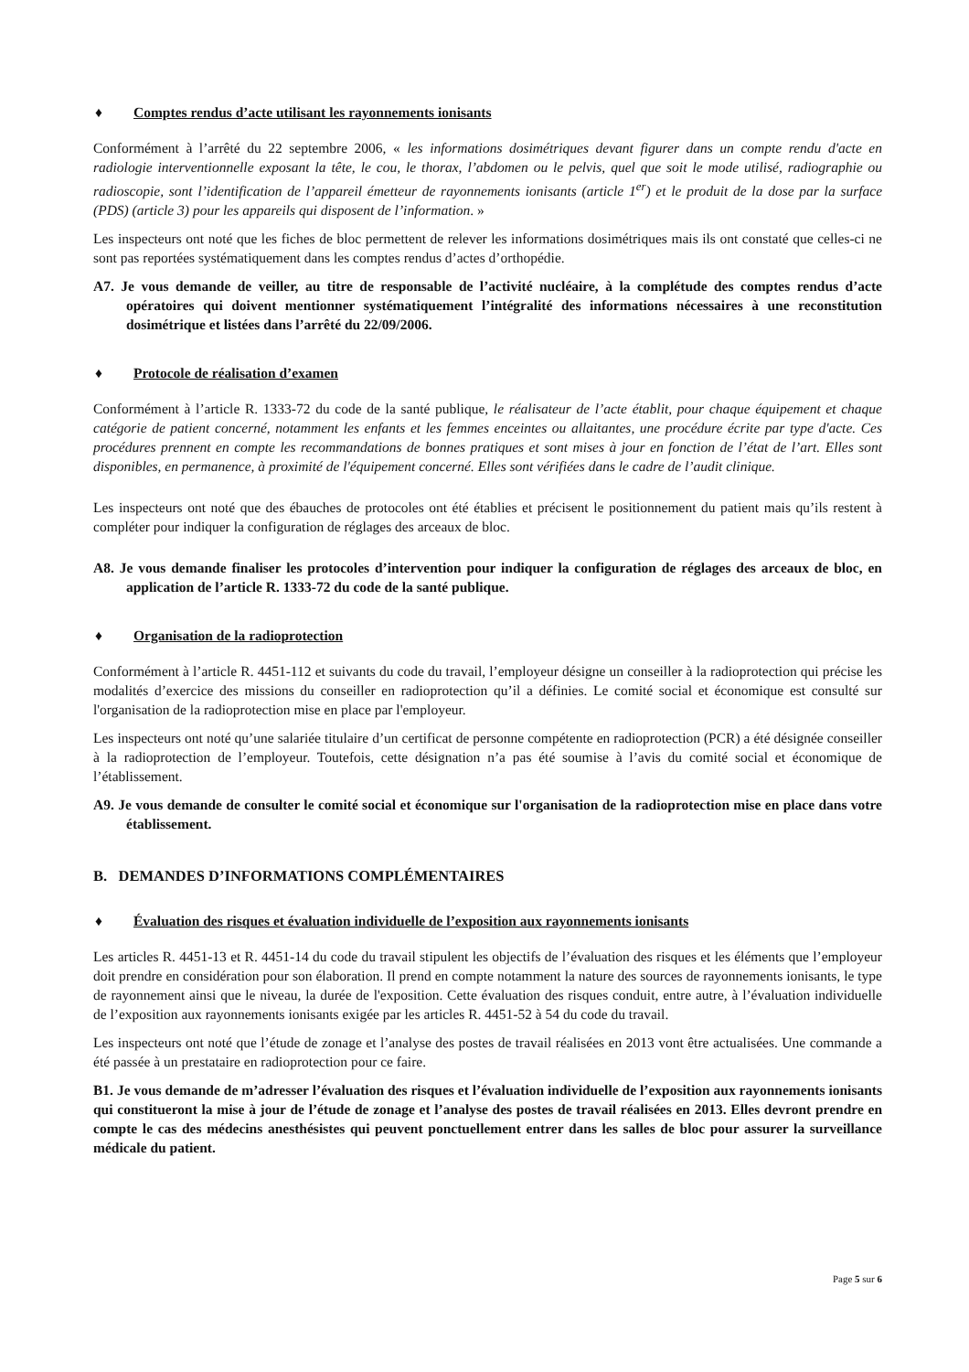♦ Comptes rendus d’acte utilisant les rayonnements ionisants
Conformément à l’arrêté du 22 septembre 2006, « les informations dosimétriques devant figurer dans un compte rendu d'acte en radiologie interventionnelle exposant la tête, le cou, le thorax, l’abdomen ou le pelvis, quel que soit le mode utilisé, radiographie ou radioscopie, sont l’identification de l’appareil émetteur de rayonnements ionisants (article 1<sup>er</sup>) et le produit de la dose par la surface (PDS) (article 3) pour les appareils qui disposent de l’information. »
Les inspecteurs ont noté que les fiches de bloc permettent de relever les informations dosimétriques mais ils ont constaté que celles-ci ne sont pas reportées systématiquement dans les comptes rendus d’actes d’orthopédie.
A7. Je vous demande de veiller, au titre de responsable de l’activité nucléaire, à la complétude des comptes rendus d’acte opératoires qui doivent mentionner systématiquement l’intégralité des informations nécessaires à une reconstitution dosimétrique et listées dans l’arrêté du 22/09/2006.
♦ Protocole de réalisation d’examen
Conformément à l’article R. 1333-72 du code de la santé publique, le réalisateur de l’acte établit, pour chaque équipement et chaque catégorie de patient concerné, notamment les enfants et les femmes enceintes ou allaitantes, une procédure écrite par type d'acte. Ces procédures prennent en compte les recommandations de bonnes pratiques et sont mises à jour en fonction de l’état de l’art. Elles sont disponibles, en permanence, à proximité de l'équipement concerné. Elles sont vérifiées dans le cadre de l’audit clinique.
Les inspecteurs ont noté que des ébauches de protocoles ont été établies et précisent le positionnement du patient mais qu’ils restent à compléter pour indiquer la configuration de réglages des arceaux de bloc.
A8. Je vous demande finaliser les protocoles d’intervention pour indiquer la configuration de réglages des arceaux de bloc, en application de l’article R. 1333-72 du code de la santé publique.
♦ Organisation de la radioprotection
Conformément à l’article R. 4451-112 et suivants du code du travail, l’employeur désigne un conseiller à la radioprotection qui précise les modalités d’exercice des missions du conseiller en radioprotection qu’il a définies. Le comité social et économique est consulté sur l'organisation de la radioprotection mise en place par l'employeur.
Les inspecteurs ont noté qu’une salariée titulaire d’un certificat de personne compétente en radioprotection (PCR) a été désignée conseiller à la radioprotection de l’employeur. Toutefois, cette désignation n’a pas été soumise à l’avis du comité social et économique de l’établissement.
A9. Je vous demande de consulter le comité social et économique sur l'organisation de la radioprotection mise en place dans votre établissement.
B. DEMANDES D’INFORMATIONS COMPLÉMENTAIRES
♦ Évaluation des risques et évaluation individuelle de l’exposition aux rayonnements ionisants
Les articles R. 4451-13 et R. 4451-14 du code du travail stipulent les objectifs de l’évaluation des risques et les éléments que l’employeur doit prendre en considération pour son élaboration. Il prend en compte notamment la nature des sources de rayonnements ionisants, le type de rayonnement ainsi que le niveau, la durée de l'exposition. Cette évaluation des risques conduit, entre autre, à l’évaluation individuelle de l’exposition aux rayonnements ionisants exigée par les articles R. 4451-52 à 54 du code du travail.
Les inspecteurs ont noté que l’étude de zonage et l’analyse des postes de travail réalisées en 2013 vont être actualisées. Une commande a été passée à un prestataire en radioprotection pour ce faire.
B1. Je vous demande de m’adresser l’évaluation des risques et l’évaluation individuelle de l’exposition aux rayonnements ionisants qui constitueront la mise à jour de l’étude de zonage et l’analyse des postes de travail réalisées en 2013. Elles devront prendre en compte le cas des médecins anesthésistes qui peuvent ponctuellement entrer dans les salles de bloc pour assurer la surveillance médicale du patient.
Page 5 sur 6